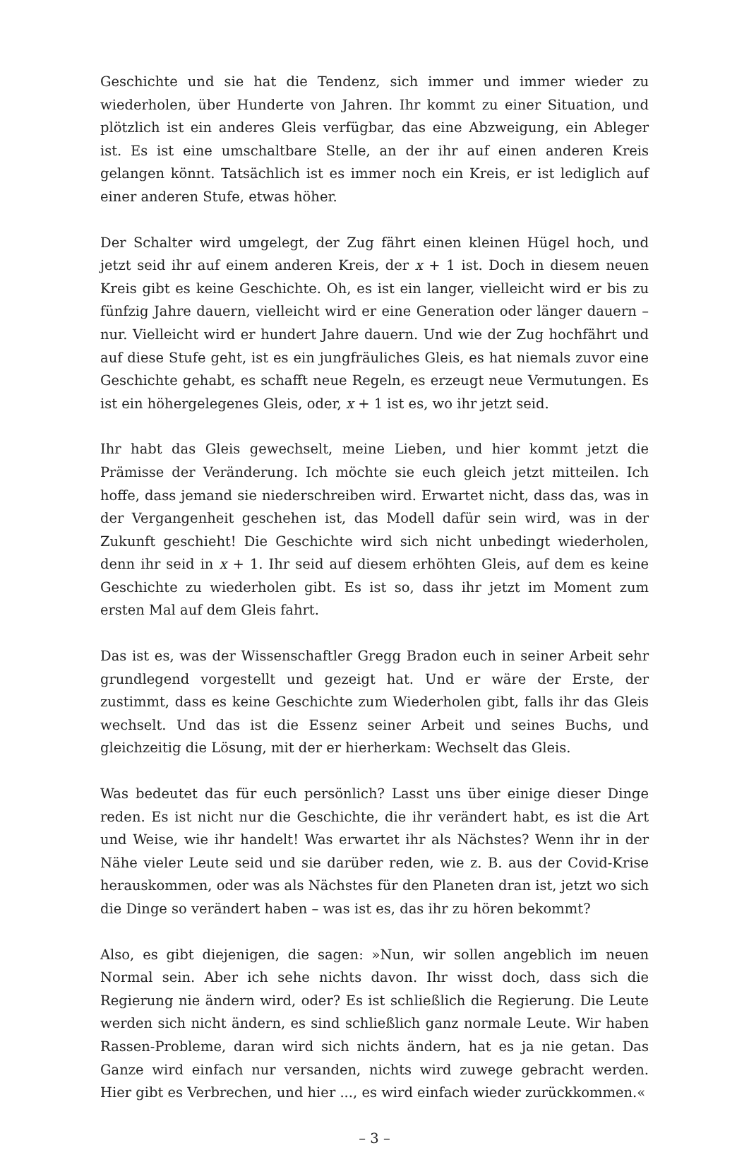Geschichte und sie hat die Tendenz, sich immer und immer wieder zu wiederholen, über Hunderte von Jahren. Ihr kommt zu einer Situation, und plötzlich ist ein anderes Gleis verfügbar, das eine Abzweigung, ein Ableger ist. Es ist eine umschaltbare Stelle, an der ihr auf einen anderen Kreis gelangen könnt. Tatsächlich ist es immer noch ein Kreis, er ist lediglich auf einer anderen Stufe, etwas höher.
Der Schalter wird umgelegt, der Zug fährt einen kleinen Hügel hoch, und jetzt seid ihr auf einem anderen Kreis, der x + 1 ist. Doch in diesem neuen Kreis gibt es keine Geschichte. Oh, es ist ein langer, vielleicht wird er bis zu fünfzig Jahre dauern, vielleicht wird er eine Generation oder länger dauern – nur. Vielleicht wird er hundert Jahre dauern. Und wie der Zug hochfährt und auf diese Stufe geht, ist es ein jungfräuliches Gleis, es hat niemals zuvor eine Geschichte gehabt, es schafft neue Regeln, es erzeugt neue Vermutungen. Es ist ein höhergelegenes Gleis, oder, x + 1 ist es, wo ihr jetzt seid.
Ihr habt das Gleis gewechselt, meine Lieben, und hier kommt jetzt die Prämisse der Veränderung. Ich möchte sie euch gleich jetzt mitteilen. Ich hoffe, dass jemand sie niederschreiben wird. Erwartet nicht, dass das, was in der Vergangenheit geschehen ist, das Modell dafür sein wird, was in der Zukunft geschieht! Die Geschichte wird sich nicht unbedingt wiederholen, denn ihr seid in x + 1. Ihr seid auf diesem erhöhten Gleis, auf dem es keine Geschichte zu wiederholen gibt. Es ist so, dass ihr jetzt im Moment zum ersten Mal auf dem Gleis fahrt.
Das ist es, was der Wissenschaftler Gregg Bradon euch in seiner Arbeit sehr grundlegend vorgestellt und gezeigt hat. Und er wäre der Erste, der zustimmt, dass es keine Geschichte zum Wiederholen gibt, falls ihr das Gleis wechselt. Und das ist die Essenz seiner Arbeit und seines Buchs, und gleichzeitig die Lösung, mit der er hierherkam: Wechselt das Gleis.
Was bedeutet das für euch persönlich? Lasst uns über einige dieser Dinge reden. Es ist nicht nur die Geschichte, die ihr verändert habt, es ist die Art und Weise, wie ihr handelt! Was erwartet ihr als Nächstes? Wenn ihr in der Nähe vieler Leute seid und sie darüber reden, wie z. B. aus der Covid-Krise herauskommen, oder was als Nächstes für den Planeten dran ist, jetzt wo sich die Dinge so verändert haben – was ist es, das ihr zu hören bekommt?
Also, es gibt diejenigen, die sagen: »Nun, wir sollen angeblich im neuen Normal sein. Aber ich sehe nichts davon. Ihr wisst doch, dass sich die Regierung nie ändern wird, oder? Es ist schließlich die Regierung. Die Leute werden sich nicht ändern, es sind schließlich ganz normale Leute. Wir haben Rassen-Probleme, daran wird sich nichts ändern, hat es ja nie getan. Das Ganze wird einfach nur versanden, nichts wird zuwege gebracht werden. Hier gibt es Verbrechen, und hier ..., es wird einfach wieder zurückkommen.«
– 3 –